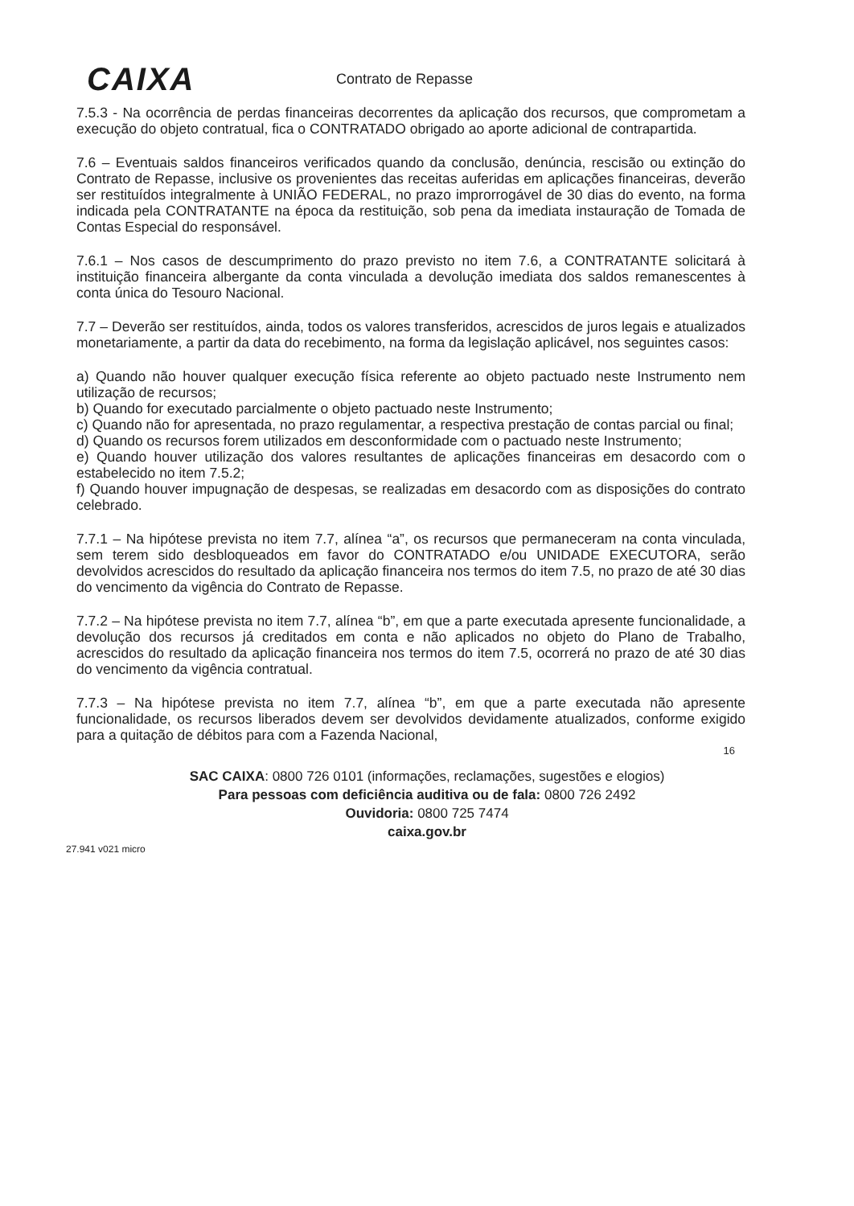CAIXA
Contrato de Repasse
7.5.3 - Na ocorrência de perdas financeiras decorrentes da aplicação dos recursos, que comprometam a execução do objeto contratual, fica o CONTRATADO obrigado ao aporte adicional de contrapartida.
7.6 – Eventuais saldos financeiros verificados quando da conclusão, denúncia, rescisão ou extinção do Contrato de Repasse, inclusive os provenientes das receitas auferidas em aplicações financeiras, deverão ser restituídos integralmente à UNIÃO FEDERAL, no prazo improrrogável de 30 dias do evento, na forma indicada pela CONTRATANTE na época da restituição, sob pena da imediata instauração de Tomada de Contas Especial do responsável.
7.6.1 – Nos casos de descumprimento do prazo previsto no item 7.6, a CONTRATANTE solicitará à instituição financeira albergante da conta vinculada a devolução imediata dos saldos remanescentes à conta única do Tesouro Nacional.
7.7 – Deverão ser restituídos, ainda, todos os valores transferidos, acrescidos de juros legais e atualizados monetariamente, a partir da data do recebimento, na forma da legislação aplicável, nos seguintes casos:
a) Quando não houver qualquer execução física referente ao objeto pactuado neste Instrumento nem utilização de recursos;
b) Quando for executado parcialmente o objeto pactuado neste Instrumento;
c) Quando não for apresentada, no prazo regulamentar, a respectiva prestação de contas parcial ou final;
d) Quando os recursos forem utilizados em desconformidade com o pactuado neste Instrumento;
e) Quando houver utilização dos valores resultantes de aplicações financeiras em desacordo com o estabelecido no item 7.5.2;
f) Quando houver impugnação de despesas, se realizadas em desacordo com as disposições do contrato celebrado.
7.7.1 – Na hipótese prevista no item 7.7, alínea “a”, os recursos que permaneceram na conta vinculada, sem terem sido desbloqueados em favor do CONTRATADO e/ou UNIDADE EXECUTORA, serão devolvidos acrescidos do resultado da aplicação financeira nos termos do item 7.5, no prazo de até 30 dias do vencimento da vigência do Contrato de Repasse.
7.7.2 – Na hipótese prevista no item 7.7, alínea “b”, em que a parte executada apresente funcionalidade, a devolução dos recursos já creditados em conta e não aplicados no objeto do Plano de Trabalho, acrescidos do resultado da aplicação financeira nos termos do item 7.5, ocorrerá no prazo de até 30 dias do vencimento da vigência contratual.
7.7.3 – Na hipótese prevista no item 7.7, alínea “b”, em que a parte executada não apresente funcionalidade, os recursos liberados devem ser devolvidos devidamente atualizados, conforme exigido para a quitação de débitos para com a Fazenda Nacional,
16
SAC CAIXA: 0800 726 0101 (informações, reclamações, sugestões e elogios)
Para pessoas com deficiência auditiva ou de fala: 0800 726 2492
Ouvidoria: 0800 725 7474
caixa.gov.br
27.941 v021 micro